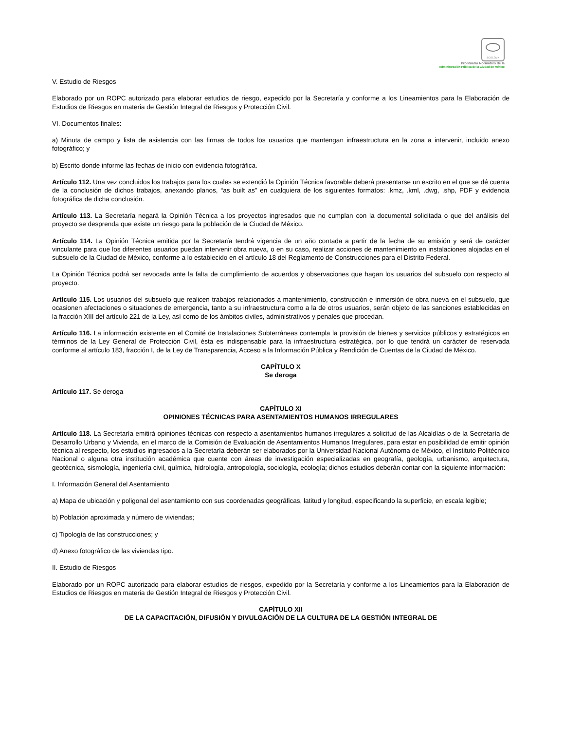SCGCDMX
Prontuario Normativo de la
Administración Pública de la Ciudad de México
V. Estudio de Riesgos
Elaborado por un ROPC autorizado para elaborar estudios de riesgo, expedido por la Secretaría y conforme a los Lineamientos para la Elaboración de Estudios de Riesgos en materia de Gestión Integral de Riesgos y Protección Civil.
VI. Documentos finales:
a) Minuta de campo y lista de asistencia con las firmas de todos los usuarios que mantengan infraestructura en la zona a intervenir, incluido anexo fotográfico; y
b) Escrito donde informe las fechas de inicio con evidencia fotográfica.
Artículo 112. Una vez concluidos los trabajos para los cuales se extendió la Opinión Técnica favorable deberá presentarse un escrito en el que se dé cuenta de la conclusión de dichos trabajos, anexando planos, “as built as” en cualquiera de los siguientes formatos: .kmz, .kml, .dwg, .shp, PDF y evidencia fotográfica de dicha conclusión.
Artículo 113. La Secretaría negará la Opinión Técnica a los proyectos ingresados que no cumplan con la documental solicitada o que del análisis del proyecto se desprenda que existe un riesgo para la población de la Ciudad de México.
Artículo 114. La Opinión Técnica emitida por la Secretaría tendrá vigencia de un año contada a partir de la fecha de su emisión y será de carácter vinculante para que los diferentes usuarios puedan intervenir obra nueva, o en su caso, realizar acciones de mantenimiento en instalaciones alojadas en el subsuelo de la Ciudad de México, conforme a lo establecido en el artículo 18 del Reglamento de Construcciones para el Distrito Federal.
La Opinión Técnica podrá ser revocada ante la falta de cumplimiento de acuerdos y observaciones que hagan los usuarios del subsuelo con respecto al proyecto.
Artículo 115. Los usuarios del subsuelo que realicen trabajos relacionados a mantenimiento, construcción e inmersión de obra nueva en el subsuelo, que ocasionen afectaciones o situaciones de emergencia, tanto a su infraestructura como a la de otros usuarios, serán objeto de las sanciones establecidas en la fracción XIII del artículo 221 de la Ley, así como de los ámbitos civiles, administrativos y penales que procedan.
Artículo 116. La información existente en el Comité de Instalaciones Subterráneas contempla la provisión de bienes y servicios públicos y estratégicos en términos de la Ley General de Protección Civil, ésta es indispensable para la infraestructura estratégica, por lo que tendrá un carácter de reservada conforme al artículo 183, fracción I, de la Ley de Transparencia, Acceso a la Información Pública y Rendición de Cuentas de la Ciudad de México.
CAPÍTULO X
Se deroga
Artículo 117. Se deroga
CAPÍTULO XI
OPINIONES TÉCNICAS PARA ASENTAMIENTOS HUMANOS IRREGULARES
Artículo 118. La Secretaría emitirá opiniones técnicas con respecto a asentamientos humanos irregulares a solicitud de las Alcaldías o de la Secretaría de Desarrollo Urbano y Vivienda, en el marco de la Comisión de Evaluación de Asentamientos Humanos Irregulares, para estar en posibilidad de emitir opinión técnica al respecto, los estudios ingresados a la Secretaría deberán ser elaborados por la Universidad Nacional Autónoma de México, el Instituto Politécnico Nacional o alguna otra institución académica que cuente con áreas de investigación especializadas en geografía, geología, urbanismo, arquitectura, geotécnica, sismología, ingeniería civil, química, hidrología, antropología, sociología, ecología; dichos estudios deberán contar con la siguiente información:
I. Información General del Asentamiento
a) Mapa de ubicación y poligonal del asentamiento con sus coordenadas geográficas, latitud y longitud, especificando la superficie, en escala legible;
b) Población aproximada y número de viviendas;
c) Tipología de las construcciones; y
d) Anexo fotográfico de las viviendas tipo.
II. Estudio de Riesgos
Elaborado por un ROPC autorizado para elaborar estudios de riesgos, expedido por la Secretaría y conforme a los Lineamientos para la Elaboración de Estudios de Riesgos en materia de Gestión Integral de Riesgos y Protección Civil.
CAPÍTULO XII
DE LA CAPACITACIÓN, DIFUSIÓN Y DIVULGACIÓN DE LA CULTURA DE LA GESTIÓN INTEGRAL DE